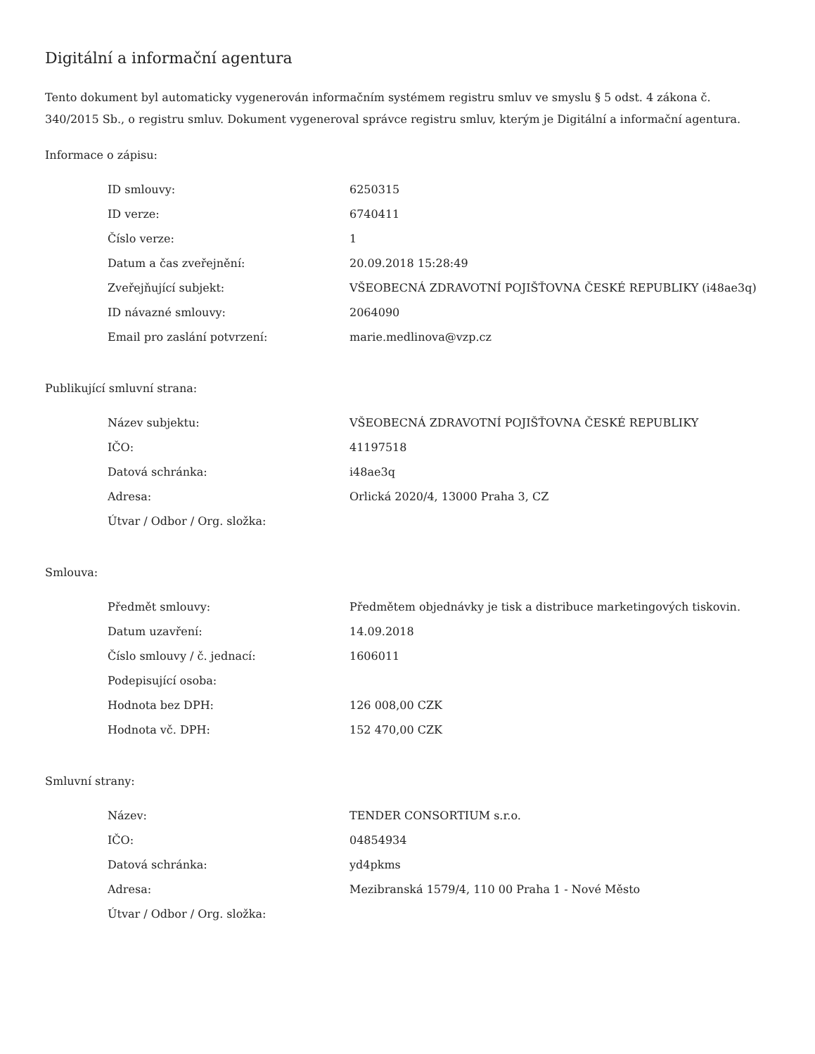Digitální a informační agentura
Tento dokument byl automaticky vygenerován informačním systémem registru smluv ve smyslu § 5 odst. 4 zákona č. 340/2015 Sb., o registru smluv. Dokument vygeneroval správce registru smluv, kterým je Digitální a informační agentura.
Informace o zápisu:
| ID smlouvy: | 6250315 |
| ID verze: | 6740411 |
| Číslo verze: | 1 |
| Datum a čas zveřejnění: | 20.09.2018 15:28:49 |
| Zveřejňující subjekt: | VŠEOBECNÁ ZDRAVOTNÍ POJIŠŤOVNA ČESKÉ REPUBLIKY (i48ae3q) |
| ID návazné smlouvy: | 2064090 |
| Email pro zaslání potvrzení: | marie.medlinova@vzp.cz |
Publikující smluvní strana:
| Název subjektu: | VŠEOBECNÁ ZDRAVOTNÍ POJIŠŤOVNA ČESKÉ REPUBLIKY |
| IČO: | 41197518 |
| Datová schránka: | i48ae3q |
| Adresa: | Orlická 2020/4, 13000 Praha 3, CZ |
| Útvar / Odbor / Org. složka: | |
Smlouva:
| Předmět smlouvy: | Předmětem objednávky je tisk a distribuce marketingových tiskovin. |
| Datum uzavření: | 14.09.2018 |
| Číslo smlouvy / č. jednací: | 1606011 |
| Podepisující osoba: | |
| Hodnota bez DPH: | 126 008,00 CZK |
| Hodnota vč. DPH: | 152 470,00 CZK |
Smluvní strany:
| Název: | TENDER CONSORTIUM s.r.o. |
| IČO: | 04854934 |
| Datová schránka: | yd4pkms |
| Adresa: | Mezibranská 1579/4, 110 00 Praha 1 - Nové Město |
| Útvar / Odbor / Org. složka: | |